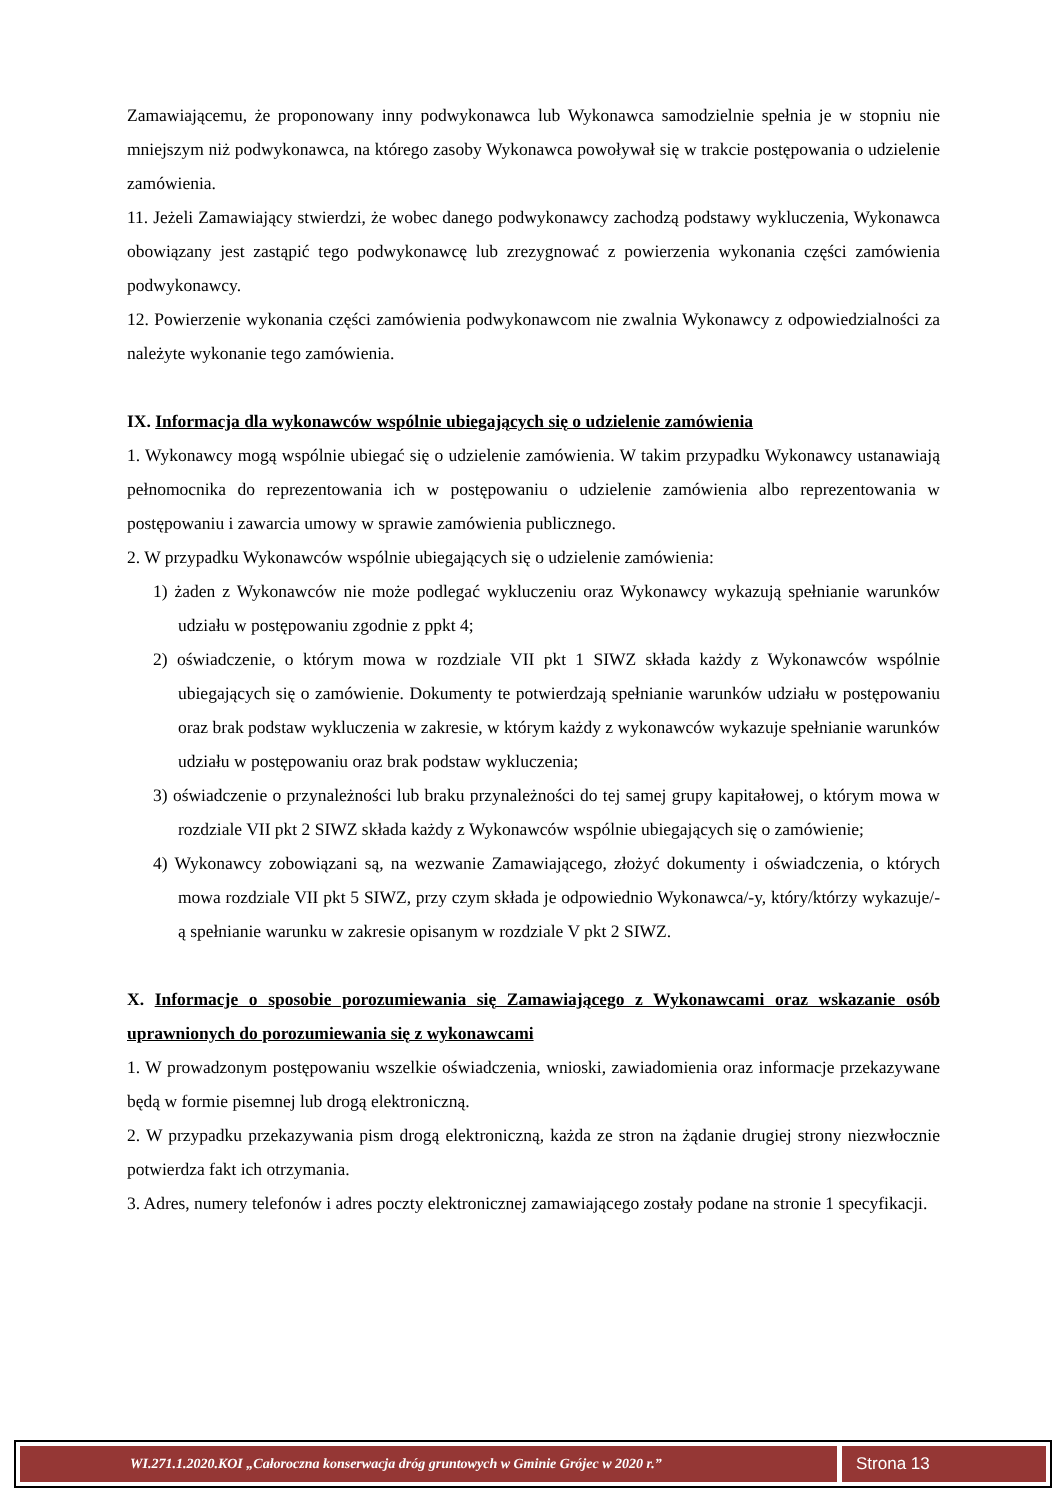Zamawiającemu, że proponowany inny podwykonawca lub Wykonawca samodzielnie spełnia je w stopniu nie mniejszym niż podwykonawca, na którego zasoby Wykonawca powoływał się w trakcie postępowania o udzielenie zamówienia.
11. Jeżeli Zamawiający stwierdzi, że wobec danego podwykonawcy zachodzą podstawy wykluczenia, Wykonawca obowiązany jest zastąpić tego podwykonawcę lub zrezygnować z powierzenia wykonania części zamówienia podwykonawcy.
12. Powierzenie wykonania części zamówienia podwykonawcom nie zwalnia Wykonawcy z odpowiedzialności za należyte wykonanie tego zamówienia.
IX. Informacja dla wykonawców wspólnie ubiegających się o udzielenie zamówienia
1. Wykonawcy mogą wspólnie ubiegać się o udzielenie zamówienia. W takim przypadku Wykonawcy ustanawiają pełnomocnika do reprezentowania ich w postępowaniu o udzielenie zamówienia albo reprezentowania w postępowaniu i zawarcia umowy w sprawie zamówienia publicznego.
2. W przypadku Wykonawców wspólnie ubiegających się o udzielenie zamówienia:
1) żaden z Wykonawców nie może podlegać wykluczeniu oraz Wykonawcy wykazują spełnianie warunków udziału w postępowaniu zgodnie z ppkt 4;
2) oświadczenie, o którym mowa w rozdziale VII pkt 1 SIWZ składa każdy z Wykonawców wspólnie ubiegających się o zamówienie. Dokumenty te potwierdzają spełnianie warunków udziału w postępowaniu oraz brak podstaw wykluczenia w zakresie, w którym każdy z wykonawców wykazuje spełnianie warunków udziału w postępowaniu oraz brak podstaw wykluczenia;
3) oświadczenie o przynależności lub braku przynależności do tej samej grupy kapitałowej, o którym mowa w rozdziale VII pkt 2 SIWZ składa każdy z Wykonawców wspólnie ubiegających się o zamówienie;
4) Wykonawcy zobowiązani są, na wezwanie Zamawiającego, złożyć dokumenty i oświadczenia, o których mowa rozdziale VII pkt 5 SIWZ, przy czym składa je odpowiednio Wykonawca/-y, który/którzy wykazuje/-ą spełnianie warunku w zakresie opisanym w rozdziale V pkt 2 SIWZ.
X. Informacje o sposobie porozumiewania się Zamawiającego z Wykonawcami oraz wskazanie osób uprawnionych do porozumiewania się z wykonawcami
1. W prowadzonym postępowaniu wszelkie oświadczenia, wnioski, zawiadomienia oraz informacje przekazywane będą w formie pisemnej lub drogą elektroniczną.
2. W przypadku przekazywania pism drogą elektroniczną, każda ze stron na żądanie drugiej strony niezwłocznie potwierdza fakt ich otrzymania.
3. Adres, numery telefonów i adres poczty elektronicznej zamawiającego zostały podane na stronie 1 specyfikacji.
WI.271.1.2020.KOI „Całoroczna konserwacja dróg gruntowych w Gminie Grójec w 2020 r.”
Strona 13